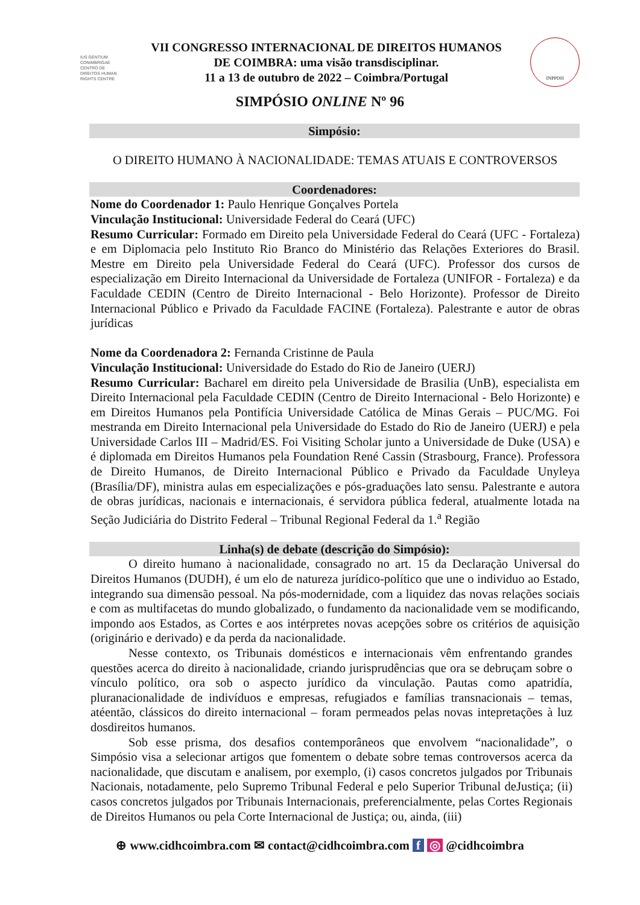IUS GENTIUM CONIMBRIGAE
CENTRO DE DIREITOS HUMAN RIGHTS CENTRE
VII CONGRESSO INTERNACIONAL DE DIREITOS HUMANOS
DE COIMBRA: uma visão transdisciplinar.
11 a 13 de outubro de 2022 – Coimbra/Portugal
INPPDH
SIMPÓSIO ONLINE Nº 96
Simpósio:
O DIREITO HUMANO À NACIONALIDADE: TEMAS ATUAIS E CONTROVERSOS
Coordenadores:
Nome do Coordenador 1: Paulo Henrique Gonçalves Portela
Vinculação Institucional: Universidade Federal do Ceará (UFC)
Resumo Curricular: Formado em Direito pela Universidade Federal do Ceará (UFC - Fortaleza) e em Diplomacia pelo Instituto Rio Branco do Ministério das Relações Exteriores do Brasil. Mestre em Direito pela Universidade Federal do Ceará (UFC). Professor dos cursos de especialização em Direito Internacional da Universidade de Fortaleza (UNIFOR - Fortaleza) e da Faculdade CEDIN (Centro de Direito Internacional - Belo Horizonte). Professor de Direito Internacional Público e Privado da Faculdade FACINE (Fortaleza). Palestrante e autor de obras jurídicas
Nome da Coordenadora 2: Fernanda Cristinne de Paula
Vinculação Institucional: Universidade do Estado do Rio de Janeiro (UERJ)
Resumo Curricular: Bacharel em direito pela Universidade de Brasilia (UnB), especialista em Direito Internacional pela Faculdade CEDIN (Centro de Direito Internacional - Belo Horizonte) e em Direitos Humanos pela Pontifícia Universidade Católica de Minas Gerais – PUC/MG. Foi mestranda em Direito Internacional pela Universidade do Estado do Rio de Janeiro (UERJ) e pela Universidade Carlos III – Madrid/ES. Foi Visiting Scholar junto a Universidade de Duke (USA) e é diplomada em Direitos Humanos pela Foundation René Cassin (Strasbourg, France). Professora de Direito Humanos, de Direito Internacional Público e Privado da Faculdade Unyleya (Brasília/DF), ministra aulas em especializações e pós-graduações lato sensu. Palestrante e autora de obras jurídicas, nacionais e internacionais, é servidora pública federal, atualmente lotada na Seção Judiciária do Distrito Federal – Tribunal Regional Federal da 1.<sup>a</sup> Região
Linha(s) de debate (descrição do Simpósio):
O direito humano à nacionalidade, consagrado no art. 15 da Declaração Universal do Direitos Humanos (DUDH), é um elo de natureza jurídico-político que une o individuo ao Estado, integrando sua dimensão pessoal. Na pós-modernidade, com a liquidez das novas relações sociais e com as multifacetas do mundo globalizado, o fundamento da nacionalidade vem se modificando, impondo aos Estados, as Cortes e aos intérpretes novas acepções sobre os critérios de aquisição (originário e derivado) e da perda da nacionalidade.
Nesse contexto, os Tribunais domésticos e internacionais vêm enfrentando grandes questões acerca do direito à nacionalidade, criando jurisprudências que ora se debruçam sobre o vínculo político, ora sob o aspecto jurídico da vinculação. Pautas como apatridía, pluranacionalidade de indivíduos e empresas, refugiados e famílias transnacionais – temas, atéentão, clássicos do direito internacional – foram permeados pelas novas intepretações à luz dosdireitos humanos.
Sob esse prisma, dos desafios contemporâneos que envolvem “nacionalidade”, o Simpósio visa a selecionar artigos que fomentem o debate sobre temas controversos acerca da nacionalidade, que discutam e analisem, por exemplo, (i) casos concretos julgados por Tribunais Nacionais, notadamente, pelo Supremo Tribunal Federal e pelo Superior Tribunal deJustiça; (ii) casos concretos julgados por Tribunais Internacionais, preferencialmente, pelas Cortes Regionais de Direitos Humanos ou pela Corte Internacional de Justiça; ou, ainda, (iii)
⊕ www.cidhcoimbra.com ✉ contact@cidhcoimbra.com f ◎ @cidhcoimbra